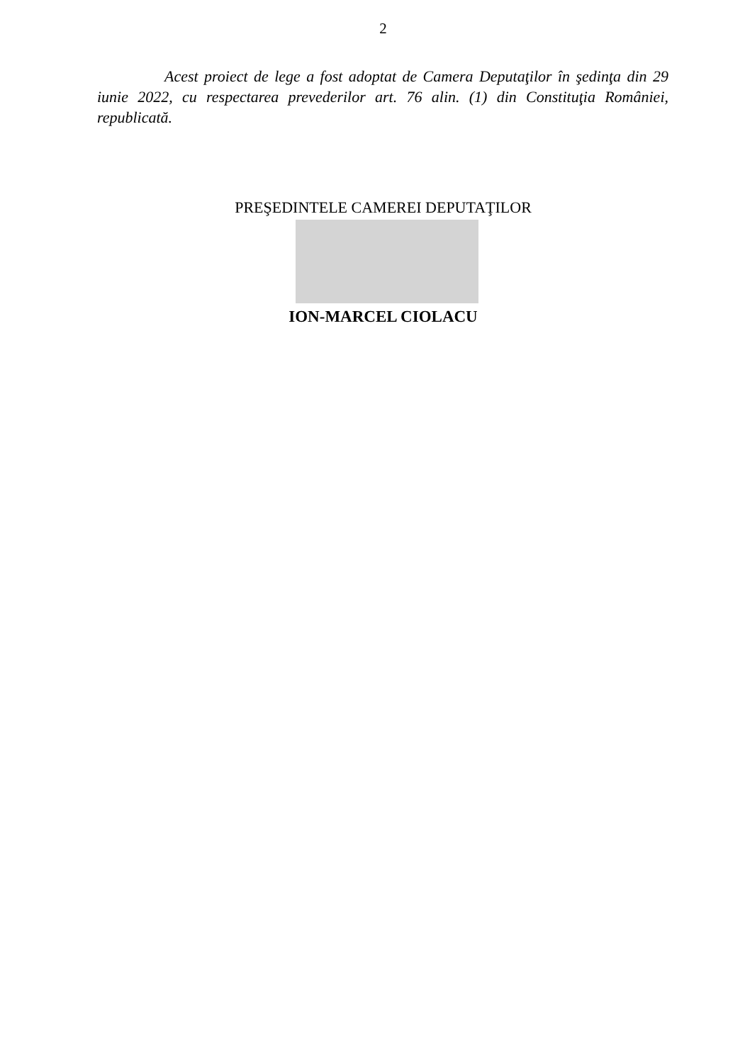2
Acest proiect de lege a fost adoptat de Camera Deputaţilor în şedinţa din 29 iunie 2022, cu respectarea prevederilor art. 76 alin. (1) din Constituţia României, republicată.
PREŞEDINTELE CAMEREI DEPUTAŢILOR
ION-MARCEL CIOLACU